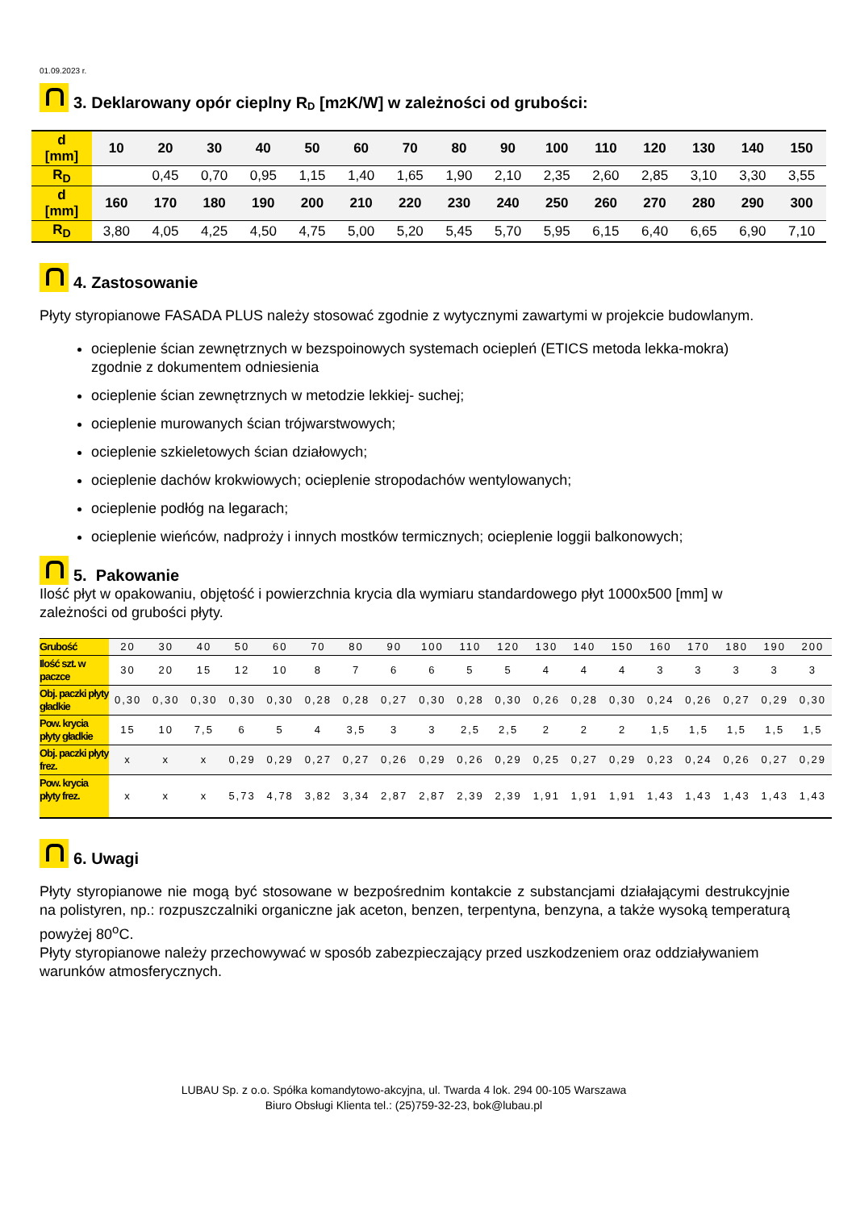01.09.2023 r.
3. Deklarowany opór cieplny R D [m<sup>2</sup>K/W] w zależności od grubości:
| d [mm] | 10 | 20 | 30 | 40 | 50 | 60 | 70 | 80 | 90 | 100 | 110 | 120 | 130 | 140 | 150 |
| R<sub>D</sub> | | 0,45 | 0,70 | 0,95 | 1,15 | 1,40 | 1,65 | 1,90 | 2,10 | 2,35 | 2,60 | 2,85 | 3,10 | 3,30 | 3,55 |
| d [mm] | 160 | 170 | 180 | 190 | 200 | 210 | 220 | 230 | 240 | 250 | 260 | 270 | 280 | 290 | 300 |
| R<sub>D</sub> | 3,80 | 4,05 | 4,25 | 4,50 | 4,75 | 5,00 | 5,20 | 5,45 | 5,70 | 5,95 | 6,15 | 6,40 | 6,65 | 6,90 | 7,10 |
4. Zastosowanie
Płyty styropianowe FASADA PLUS należy stosować zgodnie z wytycznymi zawartymi w projekcie budowlanym.
ocieplenie ścian zewnętrznych w bezspoinowych systemach ociepleń (ETICS metoda lekka-mokra) zgodnie z dokumentem odniesienia
ocieplenie ścian zewnętrznych w metodzie lekkiej- suchej;
ocieplenie murowanych ścian trójwarstwowych;
ocieplenie szkieletowych ścian działowych;
ocieplenie dachów krokwiowych; ocieplenie stropodachów wentylowanych;
ocieplenie podłóg na legarach;
ocieplenie wieńców, nadproży i innych mostków termicznych; ocieplenie loggii balkonowych;
5. Pakowanie
Ilość płyt w opakowaniu, objętość i powierzchnia krycia dla wymiaru standardowego płyt 1000x500 [mm] w zależności od grubości płyty.
| Grubość | 20 | 30 | 40 | 50 | 60 | 70 | 80 | 90 | 100 | 110 | 120 | 130 | 140 | 150 | 160 | 170 | 180 | 190 | 200 |
| Ilość szt. w paczce | 30 | 20 | 15 | 12 | 10 | 8 | 7 | 6 | 6 | 5 | 5 | 4 | 4 | 4 | 3 | 3 | 3 | 3 | 3 |
| Obj. paczki płyty gładkie | 0,30 | 0,30 | 0,30 | 0,30 | 0,30 | 0,28 | 0,28 | 0,27 | 0,30 | 0,28 | 0,30 | 0,26 | 0,28 | 0,30 | 0,24 | 0,26 | 0,27 | 0,29 | 0,30 |
| Pow. krycia płyty gładkie | 15 | 10 | 7,5 | 6 | 5 | 4 | 3,5 | 3 | 3 | 2,5 | 2,5 | 2 | 2 | 2 | 1,5 | 1,5 | 1,5 | 1,5 | 1,5 |
| Obj. paczki płyty frez. | x | x | x | 0,29 | 0,29 | 0,27 | 0,27 | 0,26 | 0,29 | 0,26 | 0,29 | 0,25 | 0,27 | 0,29 | 0,23 | 0,24 | 0,26 | 0,27 | 0,29 |
| Pow. krycia płyty frez. | x | x | x | 5,73 | 4,78 | 3,82 | 3,34 | 2,87 | 2,87 | 2,39 | 2,39 | 1,91 | 1,91 | 1,91 | 1,43 | 1,43 | 1,43 | 1,43 | 1,43 |
6. Uwagi
Płyty styropianowe nie mogą być stosowane w bezpośrednim kontakcie z substancjami działającymi destrukcyjnie na polistyren, np.: rozpuszczalniki organiczne jak aceton, benzen, terpentyna, benzyna, a także wysoką temperaturą powyżej 80<sup>o</sup>C.
Płyty styropianowe należy przechowywać w sposób zabezpieczający przed uszkodzeniem oraz oddziaływaniem warunków atmosferycznych.
LUBAU Sp. z o.o. Spółka komandytowo-akcyjna, ul. Twarda 4 lok. 294 00-105 Warszawa
Biuro Obsługi Klienta tel.: (25)759-32-23, bok@lubau.pl